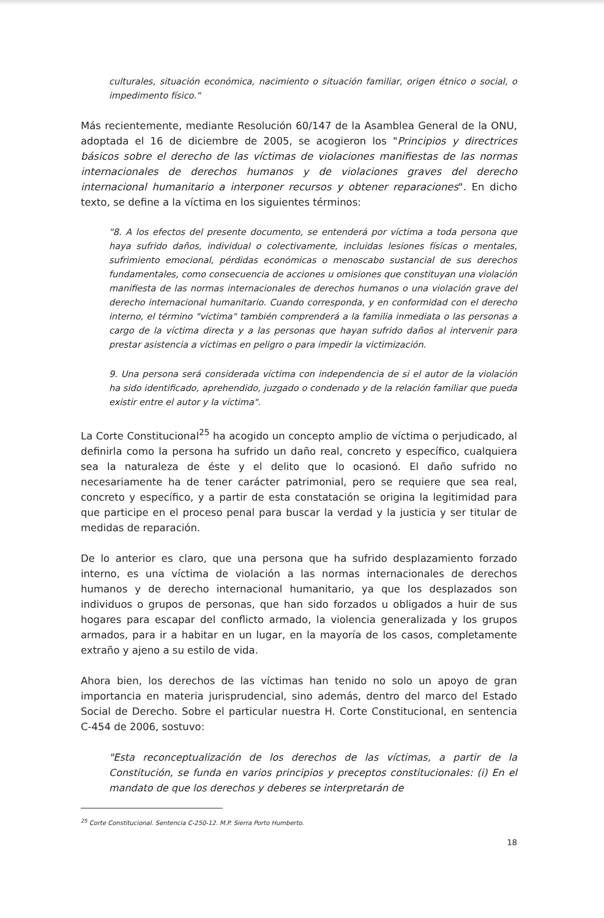culturales, situación económica, nacimiento o situación familiar, origen étnico o social, o impedimento físico."
Más recientemente, mediante Resolución 60/147 de la Asamblea General de la ONU, adoptada el 16 de diciembre de 2005, se acogieron los "Principios y directrices básicos sobre el derecho de las víctimas de violaciones manifiestas de las normas internacionales de derechos humanos y de violaciones graves del derecho internacional humanitario a interponer recursos y obtener reparaciones". En dicho texto, se define a la víctima en los siguientes términos:
"8. A los efectos del presente documento, se entenderá por víctima a toda persona que haya sufrido daños, individual o colectivamente, incluidas lesiones físicas o mentales, sufrimiento emocional, pérdidas económicas o menoscabo sustancial de sus derechos fundamentales, como consecuencia de acciones u omisiones que constituyan una violación manifiesta de las normas internacionales de derechos humanos o una violación grave del derecho internacional humanitario. Cuando corresponda, y en conformidad con el derecho interno, el término "víctima" también comprenderá a la familia inmediata o las personas a cargo de la víctima directa y a las personas que hayan sufrido daños al intervenir para prestar asistencia a víctimas en peligro o para impedir la victimización.
9. Una persona será considerada víctima con independencia de si el autor de la violación ha sido identificado, aprehendido, juzgado o condenado y de la relación familiar que pueda existir entre el autor y la víctima".
La Corte Constitucional<sup>25</sup> ha acogido un concepto amplio de víctima o perjudicado, al definirla como la persona ha sufrido un daño real, concreto y específico, cualquiera sea la naturaleza de éste y el delito que lo ocasionó. El daño sufrido no necesariamente ha de tener carácter patrimonial, pero se requiere que sea real, concreto y específico, y a partir de esta constatación se origina la legitimidad para que participe en el proceso penal para buscar la verdad y la justicia y ser titular de medidas de reparación.
De lo anterior es claro, que una persona que ha sufrido desplazamiento forzado interno, es una víctima de violación a las normas internacionales de derechos humanos y de derecho internacional humanitario, ya que los desplazados son individuos o grupos de personas, que han sido forzados u obligados a huir de sus hogares para escapar del conflicto armado, la violencia generalizada y los grupos armados, para ir a habitar en un lugar, en la mayoría de los casos, completamente extraño y ajeno a su estilo de vida.
Ahora bien, los derechos de las víctimas han tenido no solo un apoyo de gran importancia en materia jurisprudencial, sino además, dentro del marco del Estado Social de Derecho. Sobre el particular nuestra H. Corte Constitucional, en sentencia C-454 de 2006, sostuvo:
"Esta reconceptualización de los derechos de las víctimas, a partir de la Constitución, se funda en varios principios y preceptos constitucionales: (i) En el mandato de que los derechos y deberes se interpretarán de
<sup>25</sup> Corte Constitucional. Sentencia C-250-12. M.P. Sierra Porto Humberto.
18